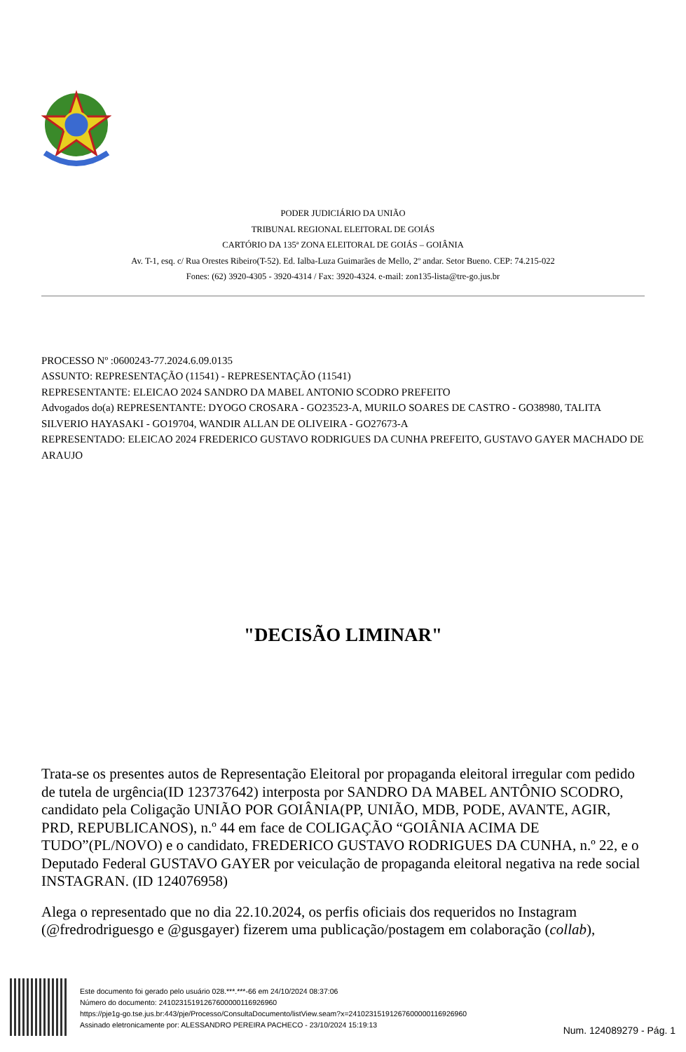PODER JUDICIÁRIO DA UNIÃO
TRIBUNAL REGIONAL ELEITORAL DE GOIÁS
CARTÓRIO DA 135ª ZONA ELEITORAL DE GOIÁS – GOIÂNIA
Av. T-1, esq. c/ Rua Orestes Ribeiro(T-52). Ed. Ialba-Luza Guimarães de Mello, 2º andar. Setor Bueno. CEP: 74.215-022
Fones: (62) 3920-4305 - 3920-4314 / Fax: 3920-4324. e-mail: zon135-lista@tre-go.jus.br
PROCESSO Nº :0600243-77.2024.6.09.0135
ASSUNTO: REPRESENTAÇÃO (11541) - REPRESENTAÇÃO (11541)
REPRESENTANTE: ELEICAO 2024 SANDRO DA MABEL ANTONIO SCODRO PREFEITO
Advogados do(a) REPRESENTANTE: DYOGO CROSARA - GO23523-A, MURILO SOARES DE CASTRO - GO38980, TALITA SILVERIO HAYASAKI - GO19704, WANDIR ALLAN DE OLIVEIRA - GO27673-A
REPRESENTADO: ELEICAO 2024 FREDERICO GUSTAVO RODRIGUES DA CUNHA PREFEITO, GUSTAVO GAYER MACHADO DE ARAUJO
"DECISÃO LIMINAR"
Trata-se os presentes autos de Representação Eleitoral por propaganda eleitoral irregular com pedido de tutela de urgência(ID 123737642) interposta por SANDRO DA MABEL ANTÔNIO SCODRO, candidato pela Coligação UNIÃO POR GOIÂNIA(PP, UNIÃO, MDB, PODE, AVANTE, AGIR, PRD, REPUBLICANOS), n.º 44 em face de COLIGAÇÃO “GOIÂNIA ACIMA DE TUDO”(PL/NOVO) e o candidato, FREDERICO GUSTAVO RODRIGUES DA CUNHA, n.º 22, e o Deputado Federal GUSTAVO GAYER por veiculação de propaganda eleitoral negativa na rede social INSTAGRAN. (ID 124076958)
Alega o representado que no dia 22.10.2024, os perfis oficiais dos requeridos no Instagram (@fredrodriguesgo e @gusgayer) fizerem uma publicação/postagem em colaboração (collab),
Este documento foi gerado pelo usuário 028.***.***-66 em 24/10/2024 08:37:06
Número do documento: 24102315191267600000116926960
https://pje1g-go.tse.jus.br:443/pje/Processo/ConsultaDocumento/listView.seam?x=24102315191267600000116926960
Assinado eletronicamente por: ALESSANDRO PEREIRA PACHECO - 23/10/2024 15:19:13
Num. 124089279 - Pág. 1